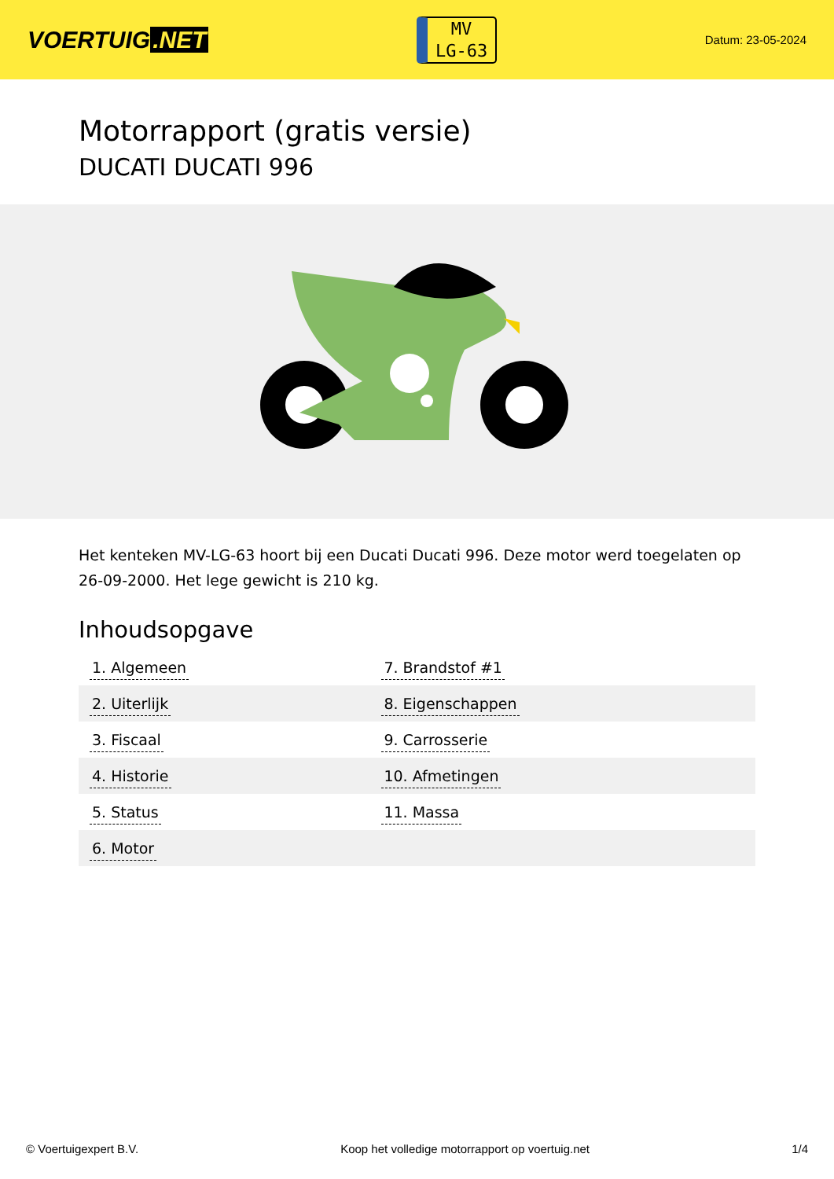VOERTUIG.NET
MV
LG-63
Datum: 23-05-2024
Motorrapport (gratis versie)
DUCATI DUCATI 996
Het kenteken MV-LG-63 hoort bij een Ducati Ducati 996. Deze motor werd toegelaten op 26-09-2000. Het lege gewicht is 210 kg.
Inhoudsopgave
| 1. Algemeen | 7. Brandstof #1 |
| 2. Uiterlijk | 8. Eigenschappen |
| 3. Fiscaal | 9. Carrosserie |
| 4. Historie | 10. Afmetingen |
| 5. Status | 11. Massa |
| 6. Motor | |
© Voertuigexpert B.V. Koop het volledige motorrapport op voertuig.net
1/4